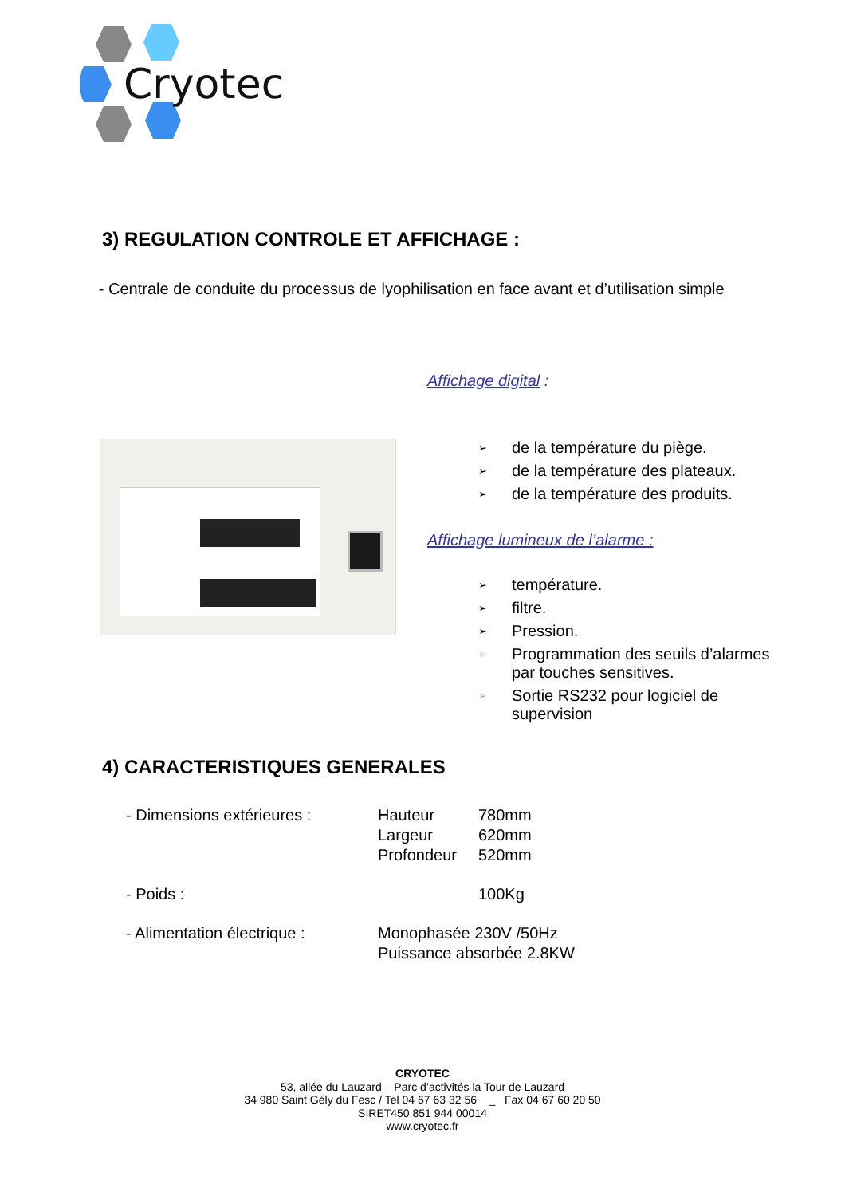Cryotec
3) REGULATION CONTROLE ET AFFICHAGE :
- Centrale de conduite du processus de lyophilisation en face avant et d’utilisation simple
Affichage digital :
➢ de la température du piège.
➢ de la température des plateaux.
➢ de la température des produits.
Affichage lumineux de l’alarme :
➢ température.
➢ filtre.
➢ Pression.
➢ Programmation des seuils d’alarmes par touches sensitives.
➢ Sortie RS232 pour logiciel de supervision
4) CARACTERISTIQUES GENERALES
- Dimensions extérieures : Hauteur
Largeur
Profondeur 780mm
620mm
520mm
- Poids : 100Kg
- Alimentation électrique : Monophasée 230V /50Hz
Puissance absorbée 2.8KW
CRYOTEC
53, allée du Lauzard – Parc d’activités la Tour de Lauzard
34 980 Saint Gély du Fesc / Tel 04 67 63 32 56 _ Fax 04 67 60 20 50
SIRET450 851 944 00014
www.cryotec.fr